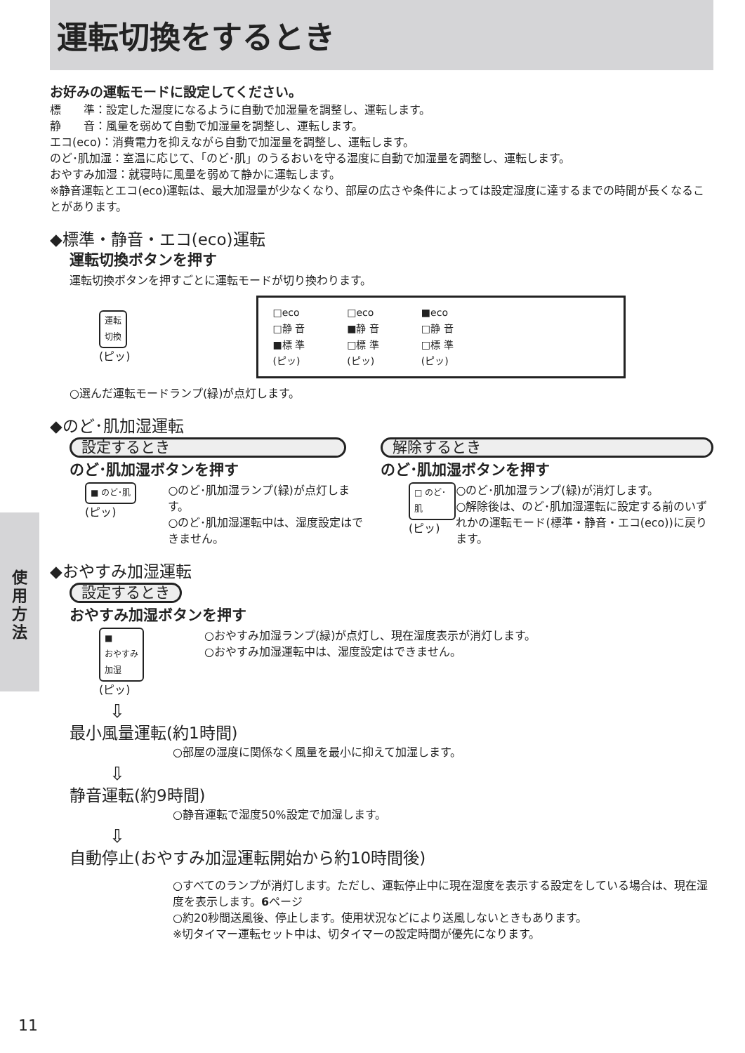運転切換をするとき
お好みの運転モードに設定してください。
標　　準：設定した湿度になるように自動で加湿量を調整し、運転します。
静　　音：風量を弱めて自動で加湿量を調整し、運転します。
エコ(eco)：消費電力を抑えながら自動で加湿量を調整し、運転します。
のど･肌加湿：室温に応じて、「のど･肌」のうるおいを守る湿度に自動で加湿量を調整し、運転します。
おやすみ加湿：就寝時に風量を弱めて静かに運転します。
※静音運転とエコ(eco)運転は、最大加湿量が少なくなり、部屋の広さや条件によっては設定湿度に達するまでの時間が長くなることがあります。
◆標準・静音・エコ(eco)運転
運転切換ボタンを押す
運転切換ボタンを押すごとに運転モードが切り換わります。
運転
切換
(ピッ)
□eco
□静 音
■標 準
(ピッ)
□eco
■静 音
□標 準
(ピッ)
■eco
□静 音
□標 準
(ピッ)
○選んだ運転モードランプ(緑)が点灯します。
◆のど･肌加湿運転
設定するとき
のど･肌加湿ボタンを押す
■ のど･肌
(ピッ)
○のど･肌加湿ランプ(緑)が点灯します。
○のど･肌加湿運転中は、湿度設定はできません。
解除するとき
のど･肌加湿ボタンを押す
□ のど･肌
(ピッ)
○のど･肌加湿ランプ(緑)が消灯します。
○解除後は、のど･肌加湿運転に設定する前のいずれかの運転モード(標準・静音・エコ(eco))に戻ります。
◆おやすみ加湿運転
設定するとき
おやすみ加湿ボタンを押す
■
おやすみ
加湿
(ピッ)
○おやすみ加湿ランプ(緑)が点灯し、現在湿度表示が消灯します。
○おやすみ加湿運転中は、湿度設定はできません。
⇩
最小風量運転(約1時間)
○部屋の湿度に関係なく風量を最小に抑えて加湿します。
⇩
静音運転(約9時間)
○静音運転で湿度50%設定で加湿します。
⇩
自動停止(おやすみ加湿運転開始から約10時間後)
○すべてのランプが消灯します。ただし、運転停止中に現在湿度を表示する設定をしている場合は、現在湿度を表示します。6ページ
○約20秒間送風後、停止します。使用状況などにより送風しないときもあります。
※切タイマー運転セット中は、切タイマーの設定時間が優先になります。
使
用
方
法
11